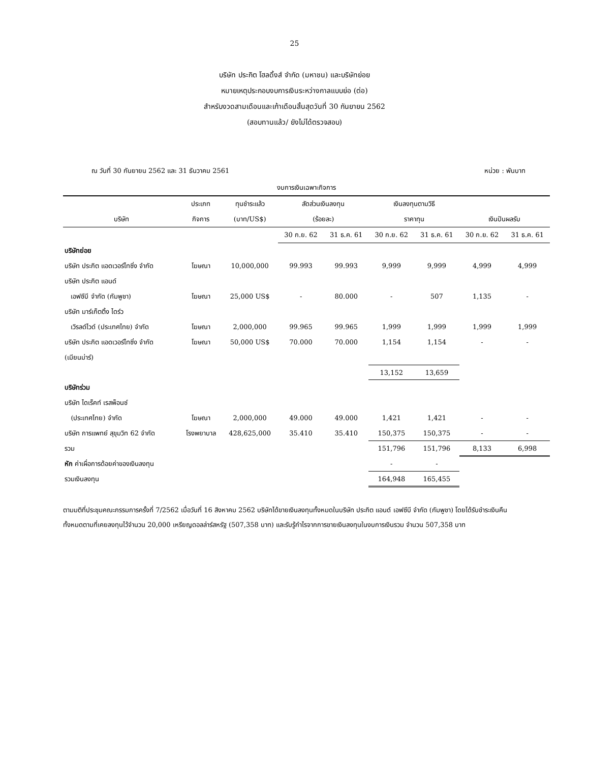25
บริษัท ประกิต โฮลดิ้งส์ จำกัด (มหาชน) และบริษัทย่อย
หมายเหตุประกอบงบการเงินระหว่างกาลแบบย่อ (ต่อ)
สำหรับงวดสามเดือนและเก้าเดือนสิ้นสุดวันที่ 30 กันยายน 2562
(สอบทานแล้ว/ ยังไม่ได้ตรวจสอบ)
ณ วันที่ 30 กันยายน 2562 และ 31 ธันวาคม 2561 หน่วย : พันบาท
| งบการเงินเฉพาะกิจการ | | | | | | | | |
| --- | --- | --- | --- | --- | --- | --- | --- | --- |
| | ประเภท | ทุนชำระแล้ว | สัดส่วนเงินลงทุน | | เงินลงทุนตามวิธี | | | |
| บริษัท | กิจการ | (บาท/US$) | (ร้อยละ) | | ราคาทุน | | เงินปันผลรับ | |
| | | | 30 ก.ย. 62 | 31 ธ.ค. 61 | 30 ก.ย. 62 | 31 ธ.ค. 61 | 30 ก.ย. 62 | 31 ธ.ค. 61 |
| บริษัทย่อย | | | | | | | | |
| บริษัท ประกิต แอดเวอร์ไทซิ่ง จำกัด | โฆษณา | 10,000,000 | 99.993 | 99.993 | 9,999 | 9,999 | 4,999 | 4,999 |
| บริษัท ประกิต แอนด์ | | | | | | | | |
| เอฟซีบี จำกัด (กัมพูชา) | โฆษณา | 25,000 US$ | - | 80.000 | - | 507 | 1,135 | - |
| บริษัท มาร์เก็ตติ้ง ไดร์ว | | | | | | | | |
| เวิรลด์ไวด์ (ประเทศไทย) จำกัด | โฆษณา | 2,000,000 | 99.965 | 99.965 | 1,999 | 1,999 | 1,999 | 1,999 |
| บริษัท ประกิต แอดเวอร์ไทซิ่ง จำกัด | โฆษณา | 50,000 US$ | 70.000 | 70.000 | 1,154 | 1,154 | - | - |
| (เมียนม่าร์) | | | | | | | | |
| | | | | | 13,152 | 13,659 | | |
| บริษัทร่วม | | | | | | | | |
| บริษัท ไดเร็คท์ เรสพ็อนซ์ | | | | | | | | |
| (ประเทศไทย) จำกัด | โฆษณา | 2,000,000 | 49.000 | 49.000 | 1,421 | 1,421 | - | - |
| บริษัท การแพทย์ สุขุมวิท 62 จำกัด | โรงพยาบาล | 428,625,000 | 35.410 | 35.410 | 150,375 | 150,375 | - | - |
| รวม | | | | | 151,796 | 151,796 | 8,133 | 6,998 |
| หัก ค่าเผื่อการด้อยค่าของเงินลงทุน | | | | | - | - | | |
| รวมเงินลงทุน | | | | | 164,948 | 165,455 | | |
ตามมติที่ประชุมคณะกรรมการครั้งที่ 7/2562 เมื่อวันที่ 16 สิงหาคม 2562 บริษัทได้ขายเงินลงทุนทั้งหมดในบริษัท ประกิต แอนด์ เอฟซีบี จำกัด (กัมพูชา) โดยได้รับชำระเงินคืนทั้งหมดตามที่เคยลงทุนไว้จำนวน 20,000 เหรียญดอลล่าร์สหรัฐ (507,358 บาท) และรับรู้กำไรจากการขายเงินลงทุนในงบการเงินรวม จำนวน 507,358 บาท